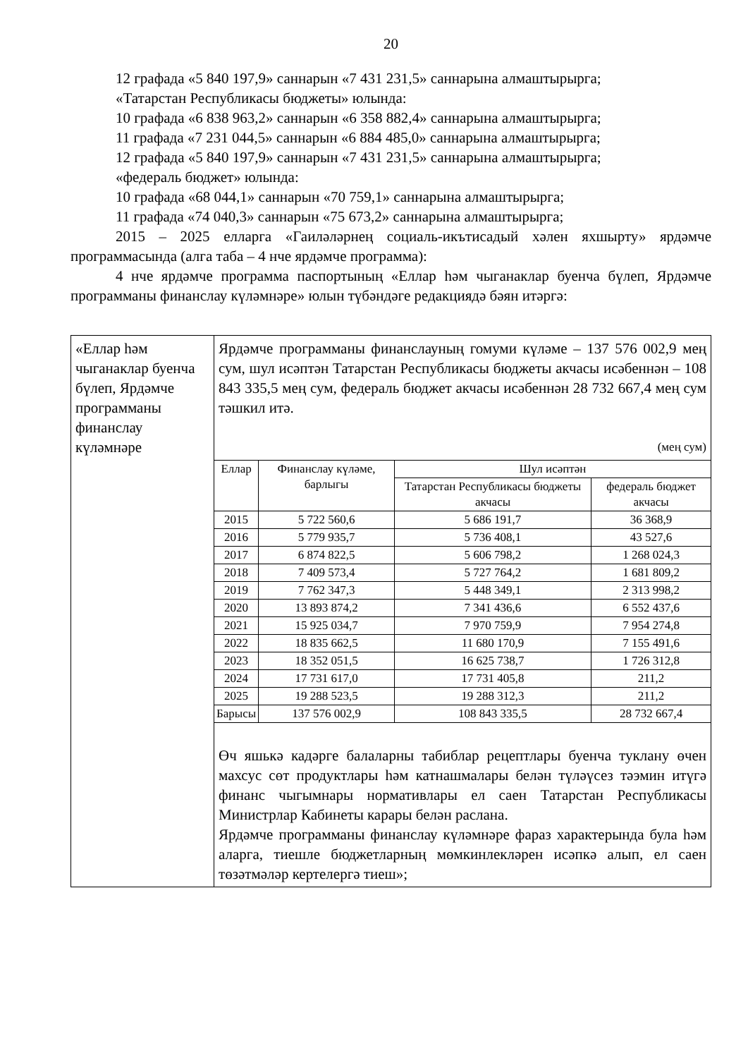20
12 графада «5 840 197,9» саннарын «7 431 231,5» саннарына алмаштырырга;
«Татарстан Республикасы бюджеты» юлында:
10 графада «6 838 963,2» саннарын «6 358 882,4» саннарына алмаштырырга;
11 графада «7 231 044,5» саннарын «6 884 485,0» саннарына алмаштырырга;
12 графада «5 840 197,9» саннарын «7 431 231,5» саннарына алмаштырырга;
«федераль бюджет» юлында:
10 графада «68 044,1» саннарын «70 759,1» саннарына алмаштырырга;
11 графада «74 040,3» саннарын «75 673,2» саннарына алмаштырырга;
2015 – 2025 елларга «Гаиләләрнең социаль-икътисадый хәлен яхшырту» ярдәмче программасында (алга таба – 4 нче ярдәмче программа):
4 нче ярдәмче программа паспортының «Еллар һәм чыганаклар буенча бүлеп, Ярдәмче программаны финанслау күләмнәре» юлын түбәндәге редакциядә бәян итәргә:
| «Еллар һәм чыганаклар буенча бүлеп, Ярдәмче программаны финанслау күләмнәре | Ярдәмче программаны финанслауның гомуми күләме – 137 576 002,9 мең сум, шул исәптән Татарстан Республикасы бюджеты акчасы исәбеннән – 108 843 335,5 мең сум, федераль бюджет акчасы исәбеннән 28 732 667,4 мең сум тәшкил итә. (мең сум) / Еллар / Финанслау күләме, барлыгы / Шул исәптән / / / --- / --- / --- / --- / / / / Татарстан Республикасы бюджеты акчасы / федераль бюджет акчасы / / 2015 / 5 722 560,6 / 5 686 191,7 / 36 368,9 / / 2016 / 5 779 935,7 / 5 736 408,1 / 43 527,6 / / 2017 / 6 874 822,5 / 5 606 798,2 / 1 268 024,3 / / 2018 / 7 409 573,4 / 5 727 764,2 / 1 681 809,2 / / 2019 / 7 762 347,3 / 5 448 349,1 / 2 313 998,2 / / 2020 / 13 893 874,2 / 7 341 436,6 / 6 552 437,6 / / 2021 / 15 925 034,7 / 7 970 759,9 / 7 954 274,8 / / 2022 / 18 835 662,5 / 11 680 170,9 / 7 155 491,6 / / 2023 / 18 352 051,5 / 16 625 738,7 / 1 726 312,8 / / 2024 / 17 731 617,0 / 17 731 405,8 / 211,2 / / 2025 / 19 288 523,5 / 19 288 312,3 / 211,2 / / Барысы / 137 576 002,9 / 108 843 335,5 / 28 732 667,4 / Өч яшькә кадәрге балаларны табиблар рецептлары буенча туклану өчен махсус сөт продуктлары һәм катнашмалары белән түләүсез тәэмин итүгә финанс чыгымнары нормативлары ел саен Татарстан Республикасы Министрлар Кабинеты карары белән раслана. Ярдәмче программаны финанслау күләмнәре фараз характерында була һәм аларга, тиешле бюджетларның мөмкинлекләрен исәпкә алып, ел саен төзәтмәләр кертелергә тиеш»; |